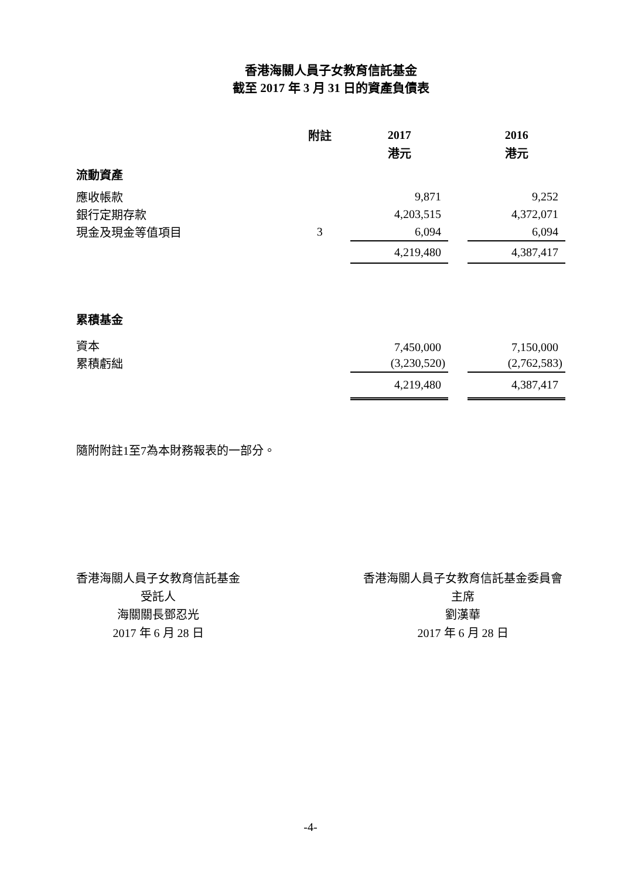香港海關人員子女教育信託基金
截至 2017 年 3 月 31 日的資產負債表
| | 附註 | 2017 | | 2016 |
| | | 港元 | | 港元 |
| 流動資產 | | | | |
| 應收帳款 | | 9,871 | | 9,252 |
| 銀行定期存款 | | 4,203,515 | | 4,372,071 |
| 現金及現金等值項目 | 3 | 6,094 | | 6,094 |
| | | 4,219,480 | | 4,387,417 |
| 累積基金 | | | | |
| 資本 | | 7,450,000 | | 7,150,000 |
| 累積虧絀 | | (3,230,520) | | (2,762,583) |
| | | 4,219,480 | | 4,387,417 |
隨附附註1至7為本財務報表的一部分。
香港海關人員子女教育信託基金
受託人
海關關長鄧忍光
2017 年 6 月 28 日
香港海關人員子女教育信託基金委員會
主席
劉漢華
2017 年 6 月 28 日
-4-